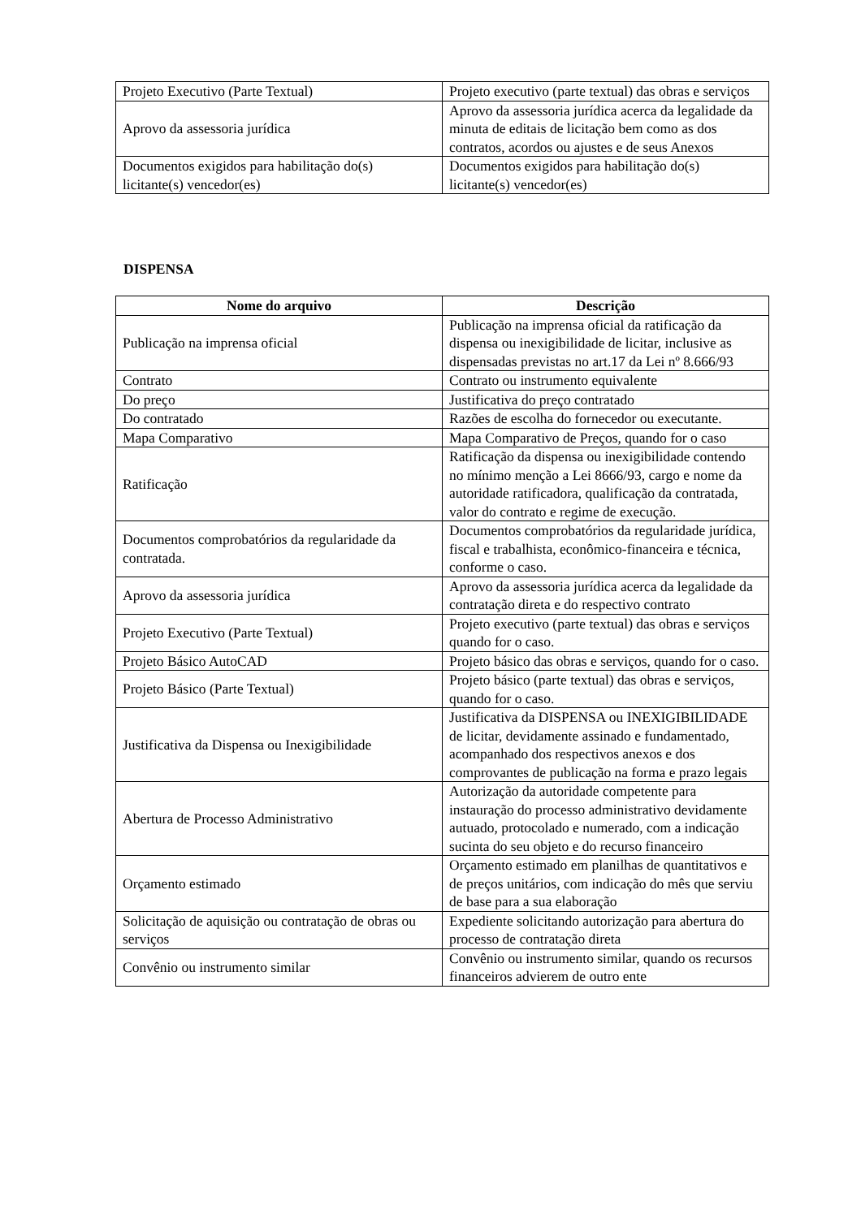| Projeto Executivo (Parte Textual) | Projeto executivo (parte textual) das obras e serviços |
| Aprovo da assessoria jurídica | Aprovo da assessoria jurídica acerca da legalidade da minuta de editais de licitação bem como as dos contratos, acordos ou ajustes e de seus Anexos |
| Documentos exigidos para habilitação do(s) licitante(s) vencedor(es) | Documentos exigidos para habilitação do(s) licitante(s) vencedor(es) |
DISPENSA
| Nome do arquivo | Descrição |
| --- | --- |
| Publicação na imprensa oficial | Publicação na imprensa oficial da ratificação da dispensa ou inexigibilidade de licitar, inclusive as dispensadas previstas no art.17 da Lei nº 8.666/93 |
| Contrato | Contrato ou instrumento equivalente |
| Do preço | Justificativa do preço contratado |
| Do contratado | Razões de escolha do fornecedor ou executante. |
| Mapa Comparativo | Mapa Comparativo de Preços, quando for o caso |
| Ratificação | Ratificação da dispensa ou inexigibilidade contendo no mínimo menção a Lei 8666/93, cargo e nome da autoridade ratificadora, qualificação da contratada, valor do contrato e regime de execução. |
| Documentos comprobatórios da regularidade da contratada. | Documentos comprobatórios da regularidade jurídica, fiscal e trabalhista, econômico-financeira e técnica, conforme o caso. |
| Aprovo da assessoria jurídica | Aprovo da assessoria jurídica acerca da legalidade da contratação direta e do respectivo contrato |
| Projeto Executivo (Parte Textual) | Projeto executivo (parte textual) das obras e serviços quando for o caso. |
| Projeto Básico AutoCAD | Projeto básico das obras e serviços, quando for o caso. |
| Projeto Básico (Parte Textual) | Projeto básico (parte textual) das obras e serviços, quando for o caso. |
| Justificativa da Dispensa ou Inexigibilidade | Justificativa da DISPENSA ou INEXIGIBILIDADE de licitar, devidamente assinado e fundamentado, acompanhado dos respectivos anexos e dos comprovantes de publicação na forma e prazo legais |
| Abertura de Processo Administrativo | Autorização da autoridade competente para instauração do processo administrativo devidamente autuado, protocolado e numerado, com a indicação sucinta do seu objeto e do recurso financeiro |
| Orçamento estimado | Orçamento estimado em planilhas de quantitativos e de preços unitários, com indicação do mês que serviu de base para a sua elaboração |
| Solicitação de aquisição ou contratação de obras ou serviços | Expediente solicitando autorização para abertura do processo de contratação direta |
| Convênio ou instrumento similar | Convênio ou instrumento similar, quando os recursos financeiros advierem de outro ente |